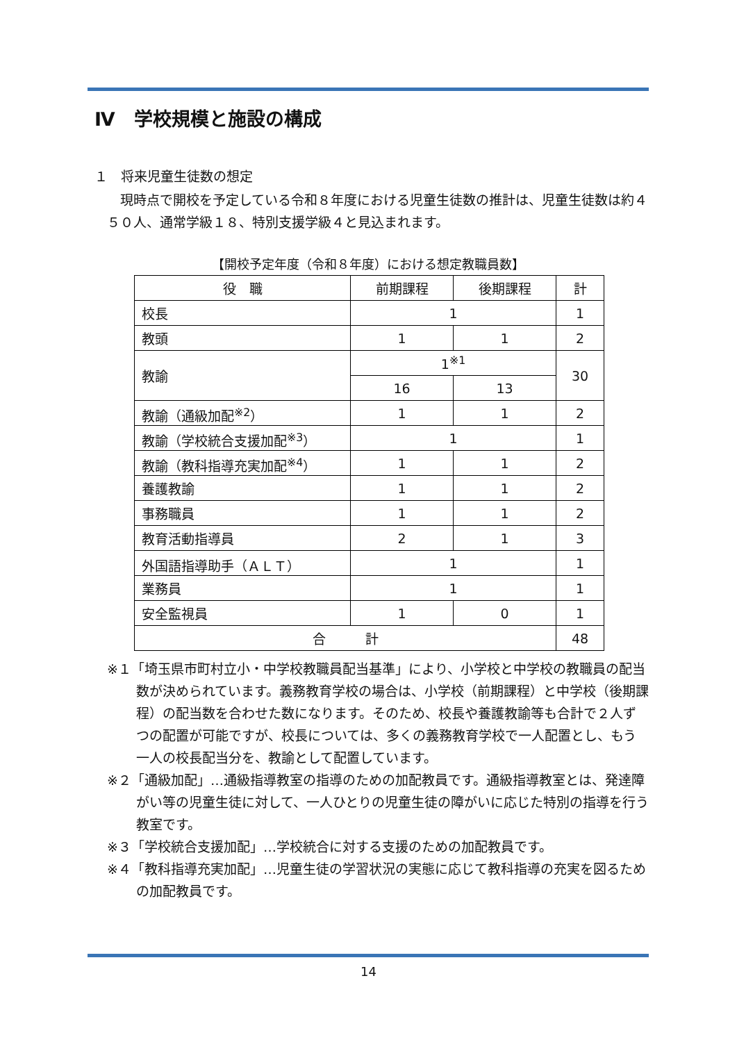Ⅳ　学校規模と施設の構成
１　将来児童生徒数の想定
現時点で開校を予定している令和８年度における児童生徒数の推計は、児童生徒数は約４５０人、通常学級１８、特別支援学級４と見込まれます。
【開校予定年度（令和８年度）における想定教職員数】
| 役 職 | 前期課程 | 後期課程 | 計 |
| --- | --- | --- | --- |
| 校長 | 1 | | 1 |
| 教頭 | 1 | 1 | 2 |
| 教諭 | 1<sup>※1</sup> | | 30 |
| | 16 | 13 | |
| 教諭（通級加配<sup>※2</sup>） | 1 | 1 | 2 |
| 教諭（学校統合支援加配<sup>※3</sup>） | 1 | | 1 |
| 教諭（教科指導充実加配<sup>※4</sup>） | 1 | 1 | 2 |
| 養護教諭 | 1 | 1 | 2 |
| 事務職員 | 1 | 1 | 2 |
| 教育活動指導員 | 2 | 1 | 3 |
| 外国語指導助手（ＡＬＴ） | 1 | | 1 |
| 業務員 | 1 | | 1 |
| 安全監視員 | 1 | 0 | 1 |
| 合 計 | | | 48 |
※１「埼玉県市町村立小・中学校教職員配当基準」により、小学校と中学校の教職員の配当数が決められています。義務教育学校の場合は、小学校（前期課程）と中学校（後期課程）の配当数を合わせた数になります。そのため、校長や養護教諭等も合計で２人ずつの配置が可能ですが、校長については、多くの義務教育学校で一人配置とし、もう一人の校長配当分を、教諭として配置しています。
※２「通級加配」…通級指導教室の指導のための加配教員です。通級指導教室とは、発達障がい等の児童生徒に対して、一人ひとりの児童生徒の障がいに応じた特別の指導を行う教室です。
※３「学校統合支援加配」…学校統合に対する支援のための加配教員です。
※４「教科指導充実加配」…児童生徒の学習状況の実態に応じて教科指導の充実を図るための加配教員です。
14